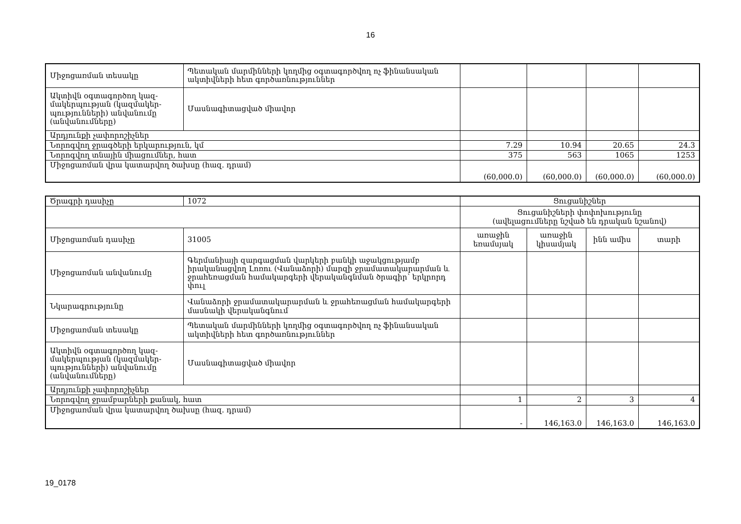16
| Միջոցառման տեսակը | Պետական մարմինների կողմից օգտագործվող ոչ ֆինանսական ակտիվների հետ գործառնություններ | | | | |
| Ակտիվն օգտագործող կազ-մակերպության (կազմակեր-պությունների) անվանումը (անվանումները) | Մասնագիտացված միավոր | | | | |
| Արդյունքի չափորոշիչներ | | | | | |
| Նորոգվող ջրագծերի երկարություն, կմ | | 7.29 | 10.94 | 20.65 | 24.3 |
| Նորոգվող տնային միացումներ, հատ | | 375 | 563 | 1065 | 1253 |
| Միջոցառման վրա կատարվող ծախսը (հազ. դրամ) | | (60,000.0) | (60,000.0) | (60,000.0) | (60,000.0) |
| Ծրագրի դասիչը | 1072 | Ցուցանիշներ | | | |
| | | Ցուցանիշների փոփոխությունը (ավելացումները նշված են դրական նշանով) | | | |
| Միջոցառման դասիչը | 31005 | առաջին եռամսյակ | առաջին կիսամյակ | ինն ամիս | տարի |
| Միջոցառման անվանումը | Գերմանիայի զարգացման վարկերի բանկի աջակցությամբ իրականացվող Լոռու (Վանաձորի) մարզի ջրամատակարարման և ջրահեռացման համակարգերի վերականգնման ծրագիր՝ երկրորդ փուլ | | | | |
| Նկարագրությունը | Վանաձորի ջրամատակարարման և ջրահեռացման համակարգերի մասնակի վերականգնում | | | | |
| Միջոցառման տեսակը | Պետական մարմինների կողմից օգտագործվող ոչ ֆինանսական ակտիվների հետ գործառնություններ | | | | |
| Ակտիվն օգտագործող կազ-մակերպության (կազմակեր-պությունների) անվանումը (անվանումները) | Մասնագիտացված միավոր | | | | |
| Արդյունքի չափորոշիչներ | | | | | |
| Նորոգվող ջրամբարների քանակ, հատ | | 1 | 2 | 3 | 4 |
| Միջոցառման վրա կատարվող ծախսը (հազ. դրամ) | | - | 146,163.0 | 146,163.0 | 146,163.0 |
19_0178